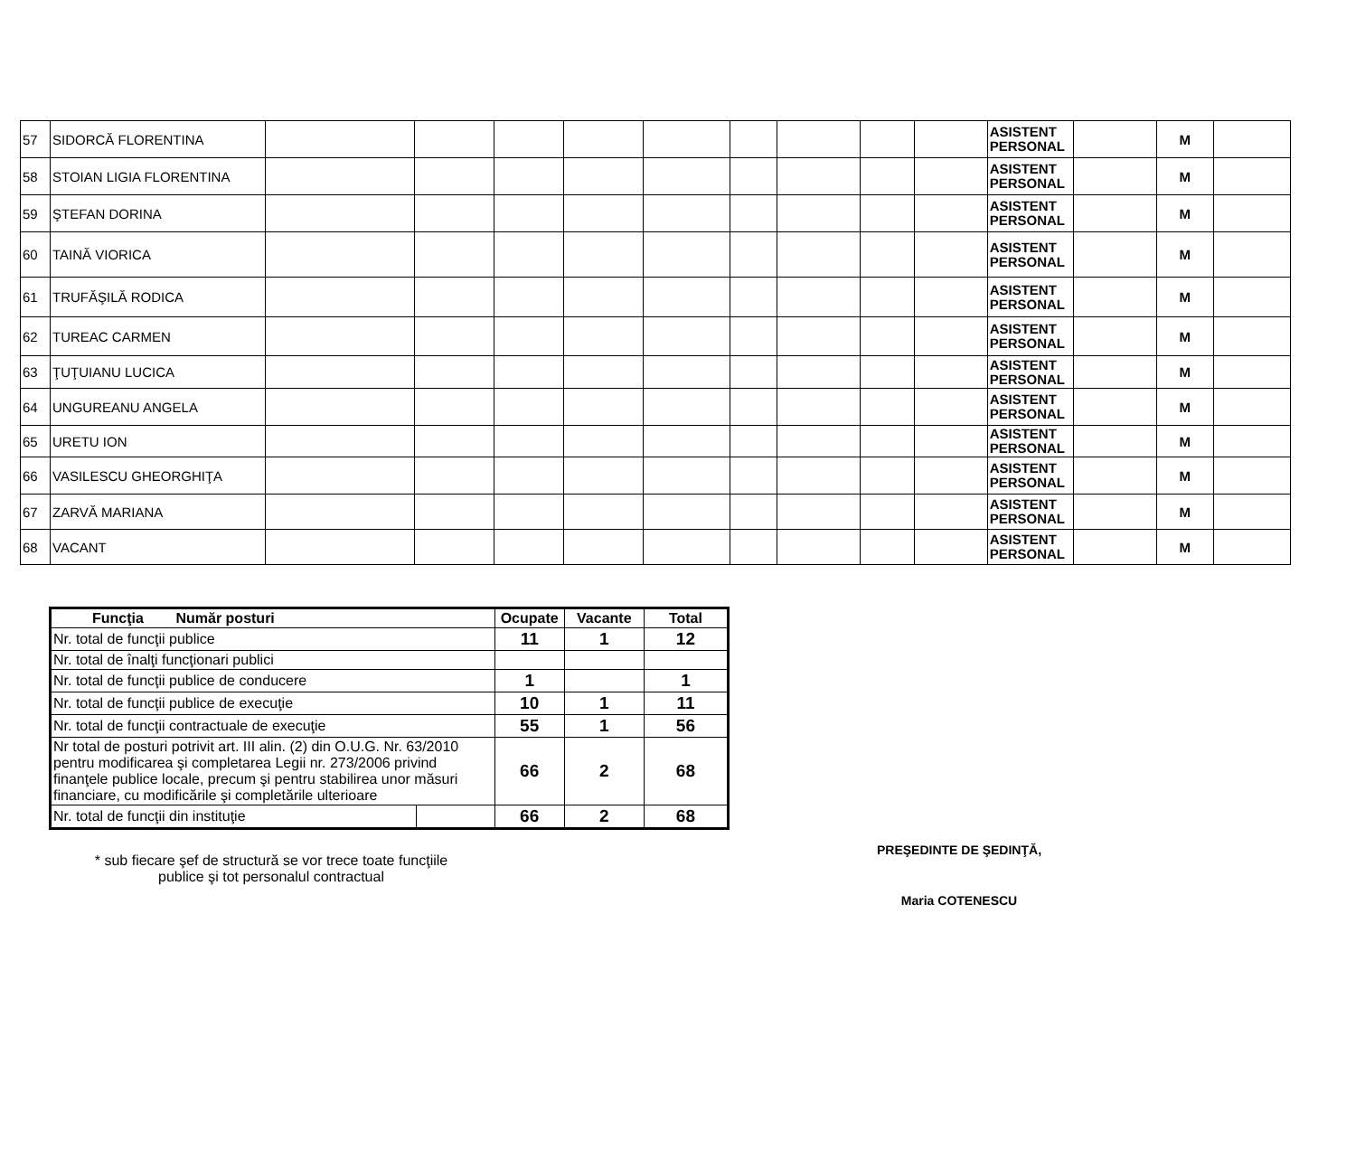| 57 | SIDORCĂ FLORENTINA | | | | | | | | | | ASISTENT PERSONAL | | M | |
| 58 | STOIAN LIGIA FLORENTINA | | | | | | | | | | ASISTENT PERSONAL | | M | |
| 59 | ŞTEFAN DORINA | | | | | | | | | | ASISTENT PERSONAL | | M | |
| 60 | TAINĂ VIORICA | | | | | | | | | | ASISTENT PERSONAL | | M | |
| 61 | TRUFĂŞILĂ RODICA | | | | | | | | | | ASISTENT PERSONAL | | M | |
| 62 | TUREAC CARMEN | | | | | | | | | | ASISTENT PERSONAL | | M | |
| 63 | ŢUŢUIANU LUCICA | | | | | | | | | | ASISTENT PERSONAL | | M | |
| 64 | UNGUREANU ANGELA | | | | | | | | | | ASISTENT PERSONAL | | M | |
| 65 | URETU ION | | | | | | | | | | ASISTENT PERSONAL | | M | |
| 66 | VASILESCU GHEORGHIŢA | | | | | | | | | | ASISTENT PERSONAL | | M | |
| 67 | ZARVĂ MARIANA | | | | | | | | | | ASISTENT PERSONAL | | M | |
| 68 | VACANT | | | | | | | | | | ASISTENT PERSONAL | | M | |
| Funcţia Număr posturi | | Ocupate | Vacante | Total |
| --- | --- | --- | --- | --- |
| Nr. total de funcţii publice | | 11 | 1 | 12 |
| Nr. total de înalţi funcţionari publici | | | | |
| Nr. total de funcţii publice de conducere | | 1 | | 1 |
| Nr. total de funcţii publice de execuţie | | 10 | 1 | 11 |
| Nr. total de funcţii contractuale de execuţie | | 55 | 1 | 56 |
| Nr total de posturi potrivit art. III alin. (2) din O.U.G. Nr. 63/2010 pentru modificarea şi completarea Legii nr. 273/2006 privind finanţele publice locale, precum şi pentru stabilirea unor măsuri financiare, cu modificările şi completările ulterioare | | 66 | 2 | 68 |
| Nr. total de funcţii din instituţie | | 66 | 2 | 68 |
* sub fiecare şef de structură se vor trece toate funcţiile
publice şi tot personalul contractual
PREŞEDINTE DE ŞEDINŢĂ,
Maria COTENESCU